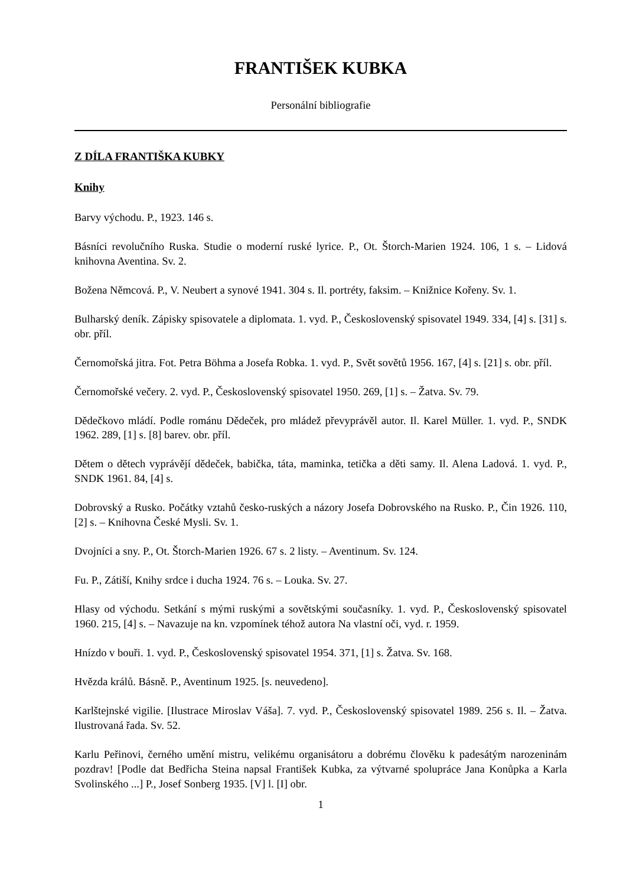FRANTIŠEK KUBKA
Personální bibliografie
Z DÍLA FRANTIŠKA KUBKY
Knihy
Barvy východu. P., 1923. 146 s.
Básníci revolučního Ruska. Studie o moderní ruské lyrice. P., Ot. Štorch-Marien 1924. 106, 1 s. – Lidová knihovna Aventina. Sv. 2.
Božena Němcová. P., V. Neubert a synové 1941. 304 s. Il. portréty, faksim. – Knižnice Kořeny. Sv. 1.
Bulharský deník. Zápisky spisovatele a diplomata. 1. vyd. P., Československý spisovatel 1949. 334, [4] s. [31] s. obr. příl.
Černomořská jitra. Fot. Petra Böhma a Josefa Robka. 1. vyd. P., Svět sovětů 1956. 167, [4] s. [21] s. obr. příl.
Černomořské večery. 2. vyd. P., Československý spisovatel 1950. 269, [1] s. – Žatva. Sv. 79.
Dědečkovo mládí. Podle románu Dědeček, pro mládež převyprávěl autor. Il. Karel Müller. 1. vyd. P., SNDK 1962. 289, [1] s. [8] barev. obr. příl.
Dětem o dětech vyprávějí dědeček, babička, táta, maminka, tetička a děti samy. Il. Alena Ladová. 1. vyd. P., SNDK 1961. 84, [4] s.
Dobrovský a Rusko. Počátky vztahů česko-ruských a názory Josefa Dobrovského na Rusko. P., Čin 1926. 110, [2] s. – Knihovna České Mysli. Sv. 1.
Dvojníci a sny. P., Ot. Štorch-Marien 1926. 67 s. 2 listy. – Aventinum. Sv. 124.
Fu. P., Zátiší, Knihy srdce i ducha 1924. 76 s. – Louka. Sv. 27.
Hlasy od východu. Setkání s mými ruskými a sovětskými současníky. 1. vyd. P., Československý spisovatel 1960. 215, [4] s. – Navazuje na kn. vzpomínek téhož autora Na vlastní oči, vyd. r. 1959.
Hnízdo v bouři. 1. vyd. P., Československý spisovatel 1954. 371, [1] s. Žatva. Sv. 168.
Hvězda králů. Básně. P., Aventinum 1925. [s. neuvedeno].
Karlštejnské vigilie. [Ilustrace Miroslav Váša]. 7. vyd. P., Československý spisovatel 1989. 256 s. Il. – Žatva. Ilustrovaná řada. Sv. 52.
Karlu Peřinovi, černého umění mistru, velikému organisátoru a dobrému člověku k padesátým narozeninám pozdrav! [Podle dat Bedřicha Steina napsal František Kubka, za výtvarné spolupráce Jana Konůpka a Karla Svolinského ...] P., Josef Sonberg 1935. [V] l. [I] obr.
1